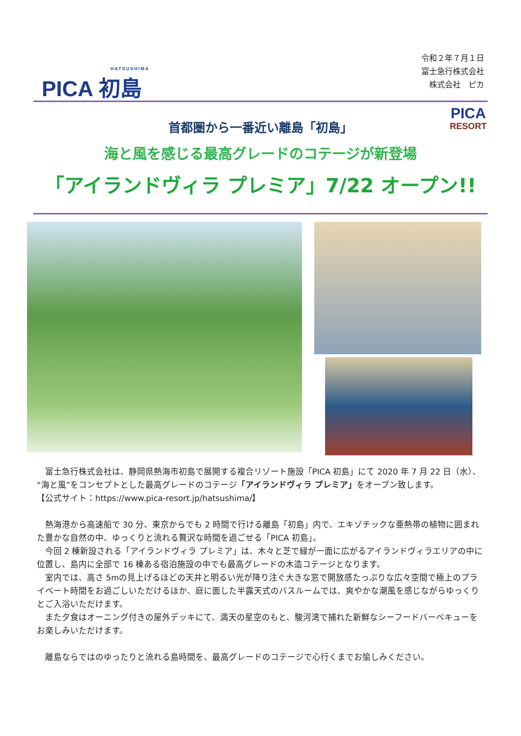HATSUSHIMA
PICA 初島
令和２年７月１日
富士急行株式会社
株式会社　ピカ
PICA
RESORT
首都圏から一番近い離島「初島」
海と風を感じる最高グレードのコテージが新登場
「アイランドヴィラ プレミア」7/22 オープン!!
富士急行株式会社は、静岡県熱海市初島で展開する複合リゾート施設「PICA 初島」にて 2020 年 7 月 22 日（水）、“海と風”をコンセプトとした最高グレードのコテージ「アイランドヴィラ プレミア」をオープン致します。
【公式サイト：https://www.pica-resort.jp/hatsushima/】
熱海港から高速船で 30 分、東京からでも 2 時間で行ける離島「初島」内で、エキゾチックな亜熱帯の植物に囲まれた豊かな自然の中、ゆっくりと流れる贅沢な時間を過ごせる「PICA 初島」。
今回 2 棟新設される「アイランドヴィラ プレミア」は、木々と芝で緑が一面に広がるアイランドヴィラエリアの中に位置し、島内に全部で 16 棟ある宿泊施設の中でも最高グレードの木造コテージとなります。
室内では、高さ 5mの見上げるほどの天井と明るい光が降り注ぐ大きな窓で開放感たっぷりな広々空間で極上のプライベート時間をお過ごしいただけるほか、庭に面した半露天式のバスルームでは、爽やかな潮風を感じながらゆっくりとご入浴いただけます。
また夕食はオーニング付きの屋外デッキにて、満天の星空のもと、駿河湾で捕れた新鮮なシーフードバーベキューをお楽しみいただけます。
離島ならではのゆったりと流れる島時間を、最高グレードのコテージで心行くまでお愉しみください。